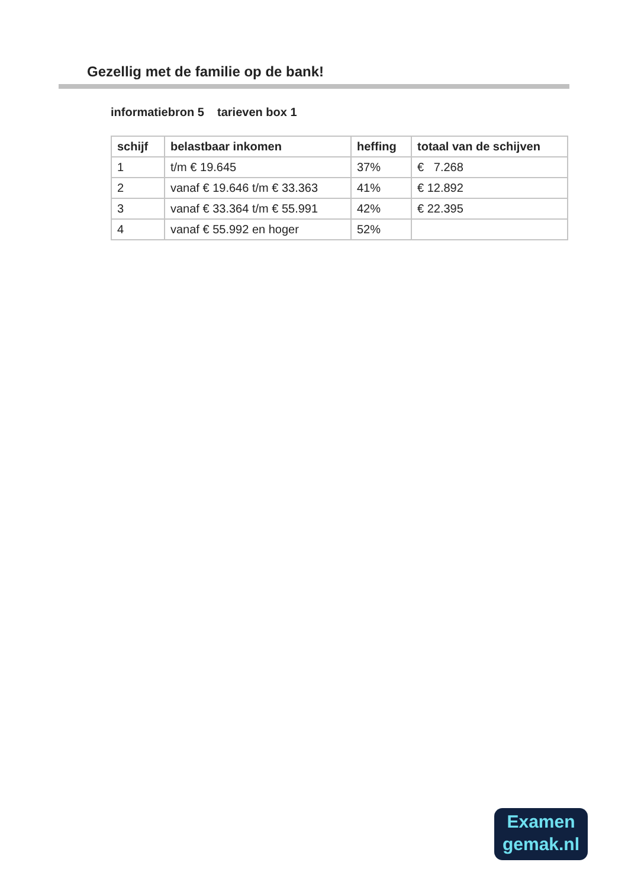Gezellig met de familie op de bank!
informatiebron 5 tarieven box 1
| schijf | belastbaar inkomen | heffing | totaal van de schijven |
| --- | --- | --- | --- |
| 1 | t/m € 19.645 | 37% | € 7.268 |
| 2 | vanaf € 19.646 t/m € 33.363 | 41% | € 12.892 |
| 3 | vanaf € 33.364 t/m € 55.991 | 42% | € 22.395 |
| 4 | vanaf € 55.992 en hoger | 52% | |
Examen
gemak.nl